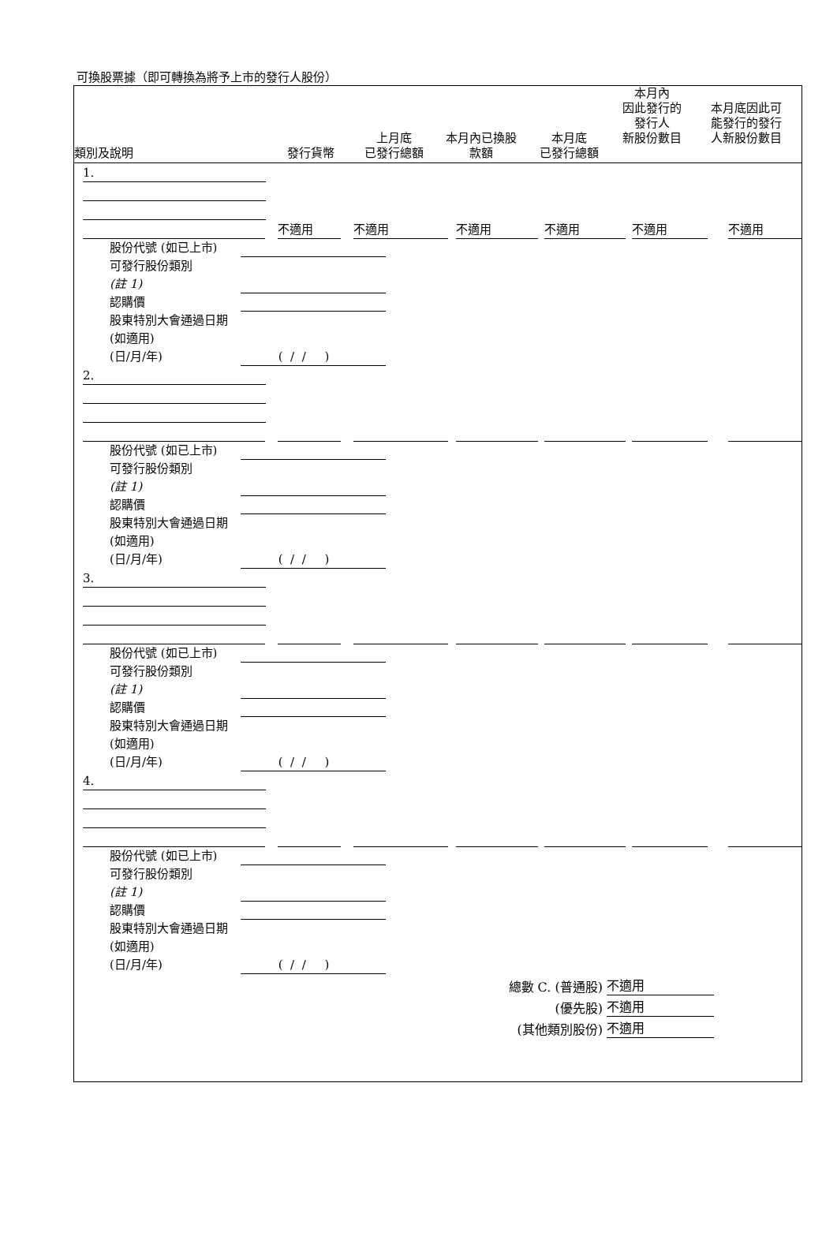可換股票據（即可轉換為將予上市的發行人股份）
| 類別及說明 | 發行貨幣 | 上月底 已發行總額 | 本月內已換股 款額 | 本月底 已發行總額 | 本月內 因此發行的 發行人 新股份數目 | 本月底因此可 能發行的發行 人新股份數目 |
| --- | --- | --- | --- | --- | --- | --- |
1.
不適用
不適用
不適用
不適用
不適用
不適用
股份代號 (如已上市)
可發行股份類別
(註 1)
認購價
股東特別大會通過日期 (如適用)
(日/月/年)
( / / )
2.
股份代號 (如已上市)
可發行股份類別
(註 1)
認購價
股東特別大會通過日期 (如適用)
(日/月/年)
( / / )
3.
股份代號 (如已上市)
可發行股份類別
(註 1)
認購價
股東特別大會通過日期 (如適用)
(日/月/年)
( / / )
4.
股份代號 (如已上市)
可發行股份類別
(註 1)
認購價
股東特別大會通過日期 (如適用)
(日/月/年)
( / / )
總數 C. (普通股) 不適用
(優先股) 不適用
(其他類別股份) 不適用